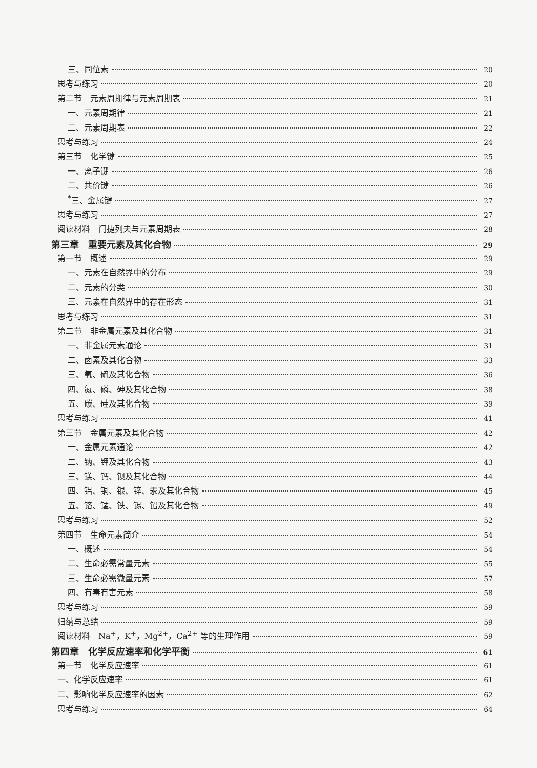三、同位素 20
思考与练习 20
第二节　元素周期律与元素周期表 21
一、元素周期律 21
二、元素周期表 22
思考与练习 24
第三节　化学键 25
一、离子键 26
二、共价键 26
<sup>*</sup> 三、金属键 27
思考与练习 27
阅读材料　门捷列夫与元素周期表 28
第三章　重要元素及其化合物 29
第一节　概述 29
一、元素在自然界中的分布 29
二、元素的分类 30
三、元素在自然界中的存在形态 31
思考与练习 31
第二节　非金属元素及其化合物 31
一、非金属元素通论 31
二、卤素及其化合物 33
三、氧、硫及其化合物 36
四、氮、磷、砷及其化合物 38
五、碳、硅及其化合物 39
思考与练习 41
第三节　金属元素及其化合物 42
一、金属元素通论 42
二、钠、钾及其化合物 43
三、镁、钙、钡及其化合物 44
四、铝、铜、银、锌、汞及其化合物 45
五、铬、锰、铁、锡、铅及其化合物 49
思考与练习 52
第四节　生命元素简介 54
一、概述 54
二、生命必需常量元素 55
三、生命必需微量元素 57
四、有毒有害元素 58
思考与练习 59
归纳与总结 59
阅读材料　Na<sup>+</sup>，K<sup>+</sup>，Mg<sup>2+</sup>，Ca<sup>2+</sup> 等的生理作用 59
第四章　化学反应速率和化学平衡 61
第一节　化学反应速率 61
一、化学反应速率 61
二、影响化学反应速率的因素 62
思考与练习 64